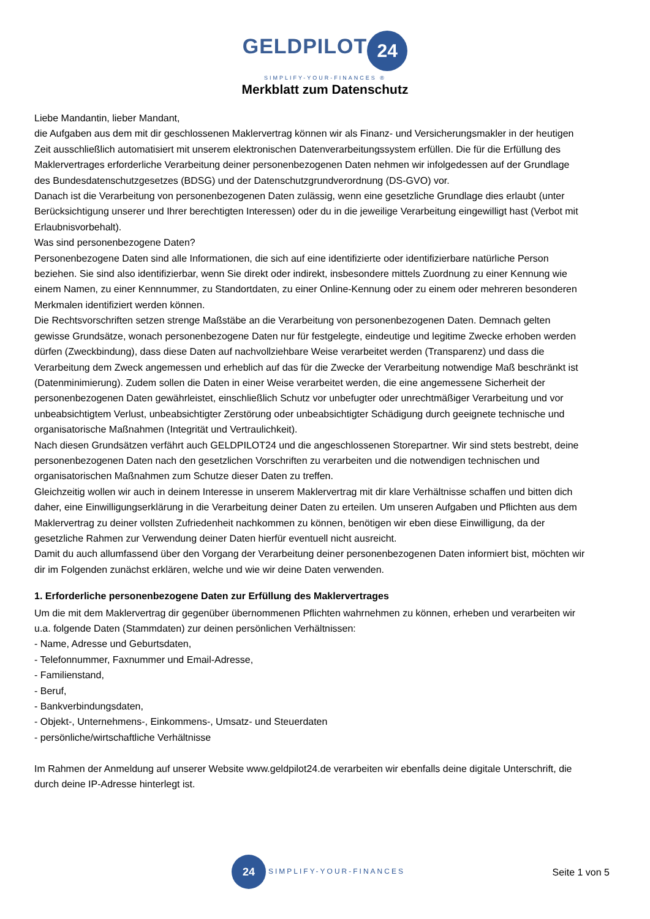GELDPILOT 24
SIMPLIFY-YOUR-FINANCES ®
Merkblatt zum Datenschutz
Liebe Mandantin, lieber Mandant,
die Aufgaben aus dem mit dir geschlossenen Maklervertrag können wir als Finanz- und Versicherungsmakler in der heutigen Zeit ausschließlich automatisiert mit unserem elektronischen Datenverarbeitungssystem erfüllen. Die für die Erfüllung des Maklervertrages erforderliche Verarbeitung deiner personenbezogenen Daten nehmen wir infolgedessen auf der Grundlage des Bundesdatenschutzgesetzes (BDSG) und der Datenschutzgrundverordnung (DS-GVO) vor.
Danach ist die Verarbeitung von personenbezogenen Daten zulässig, wenn eine gesetzliche Grundlage dies erlaubt (unter Berücksichtigung unserer und Ihrer berechtigten Interessen) oder du in die jeweilige Verarbeitung eingewilligt hast (Verbot mit Erlaubnisvorbehalt).
Was sind personenbezogene Daten?
Personenbezogene Daten sind alle Informationen, die sich auf eine identifizierte oder identifizierbare natürliche Person beziehen. Sie sind also identifizierbar, wenn Sie direkt oder indirekt, insbesondere mittels Zuordnung zu einer Kennung wie einem Namen, zu einer Kennnummer, zu Standortdaten, zu einer Online-Kennung oder zu einem oder mehreren besonderen Merkmalen identifiziert werden können.
Die Rechtsvorschriften setzen strenge Maßstäbe an die Verarbeitung von personenbezogenen Daten. Demnach gelten gewisse Grundsätze, wonach personenbezogene Daten nur für festgelegte, eindeutige und legitime Zwecke erhoben werden dürfen (Zweckbindung), dass diese Daten auf nachvollziehbare Weise verarbeitet werden (Transparenz) und dass die Verarbeitung dem Zweck angemessen und erheblich auf das für die Zwecke der Verarbeitung notwendige Maß beschränkt ist (Datenminimierung). Zudem sollen die Daten in einer Weise verarbeitet werden, die eine angemessene Sicherheit der personenbezogenen Daten gewährleistet, einschließlich Schutz vor unbefugter oder unrechtmäßiger Verarbeitung und vor unbeabsichtigtem Verlust, unbeabsichtigter Zerstörung oder unbeabsichtigter Schädigung durch geeignete technische und organisatorische Maßnahmen (Integrität und Vertraulichkeit).
Nach diesen Grundsätzen verfährt auch GELDPILOT24 und die angeschlossenen Storepartner. Wir sind stets bestrebt, deine personenbezogenen Daten nach den gesetzlichen Vorschriften zu verarbeiten und die notwendigen technischen und organisatorischen Maßnahmen zum Schutze dieser Daten zu treffen.
Gleichzeitig wollen wir auch in deinem Interesse in unserem Maklervertrag mit dir klare Verhältnisse schaffen und bitten dich daher, eine Einwilligungserklärung in die Verarbeitung deiner Daten zu erteilen. Um unseren Aufgaben und Pflichten aus dem Maklervertrag zu deiner vollsten Zufriedenheit nachkommen zu können, benötigen wir eben diese Einwilligung, da der gesetzliche Rahmen zur Verwendung deiner Daten hierfür eventuell nicht ausreicht.
Damit du auch allumfassend über den Vorgang der Verarbeitung deiner personenbezogenen Daten informiert bist, möchten wir dir im Folgenden zunächst erklären, welche und wie wir deine Daten verwenden.
1. Erforderliche personenbezogene Daten zur Erfüllung des Maklervertrages
Um die mit dem Maklervertrag dir gegenüber übernommenen Pflichten wahrnehmen zu können, erheben und verarbeiten wir u.a. folgende Daten (Stammdaten) zur deinen persönlichen Verhältnissen:
- Name, Adresse und Geburtsdaten,
- Telefonnummer, Faxnummer und Email-Adresse,
- Familienstand,
- Beruf,
- Bankverbindungsdaten,
- Objekt-, Unternehmens-, Einkommens-, Umsatz- und Steuerdaten
- persönliche/wirtschaftliche Verhältnisse
Im Rahmen der Anmeldung auf unserer Website www.geldpilot24.de verarbeiten wir ebenfalls deine digitale Unterschrift, die durch deine IP-Adresse hinterlegt ist.
24 SIMPLIFY-YOUR-FINANCES
Seite 1 von 5